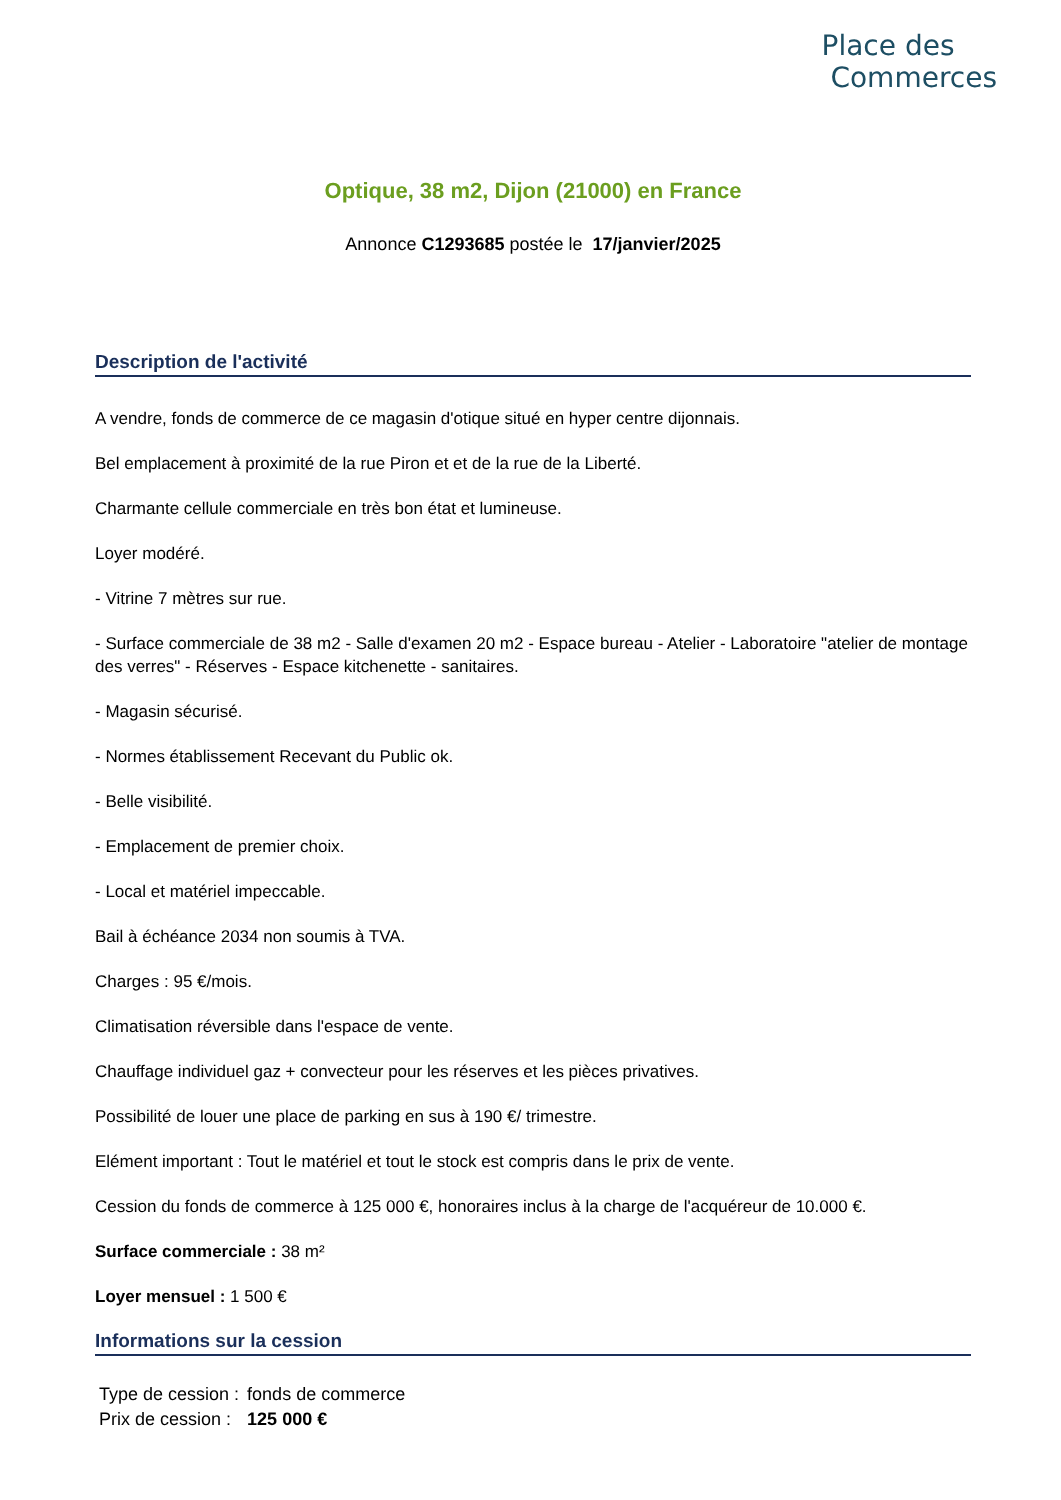Place des
Commerces
Optique, 38 m2, Dijon (21000) en France
Annonce C1293685 postée le 17/janvier/2025
Description de l'activité
A vendre, fonds de commerce de ce magasin d'otique situé en hyper centre dijonnais.
Bel emplacement à proximité de la rue Piron et et de la rue de la Liberté.
Charmante cellule commerciale en très bon état et lumineuse.
Loyer modéré.
- Vitrine 7 mètres sur rue.
- Surface commerciale de 38 m2 - Salle d'examen 20 m2 - Espace bureau - Atelier - Laboratoire "atelier de montage des verres" - Réserves - Espace kitchenette - sanitaires.
- Magasin sécurisé.
- Normes établissement Recevant du Public ok.
- Belle visibilité.
- Emplacement de premier choix.
- Local et matériel impeccable.
Bail à échéance 2034 non soumis à TVA.
Charges : 95 €/mois.
Climatisation réversible dans l'espace de vente.
Chauffage individuel gaz + convecteur pour les réserves et les pièces privatives.
Possibilité de louer une place de parking en sus à 190 €/ trimestre.
Elément important : Tout le matériel et tout le stock est compris dans le prix de vente.
Cession du fonds de commerce à 125 000 €, honoraires inclus à la charge de l'acquéreur de 10.000 €.
Surface commerciale : 38 m²
Loyer mensuel : 1 500 €
Informations sur la cession
| Type de cession : | fonds de commerce |
| Prix de cession : | 125 000 € |